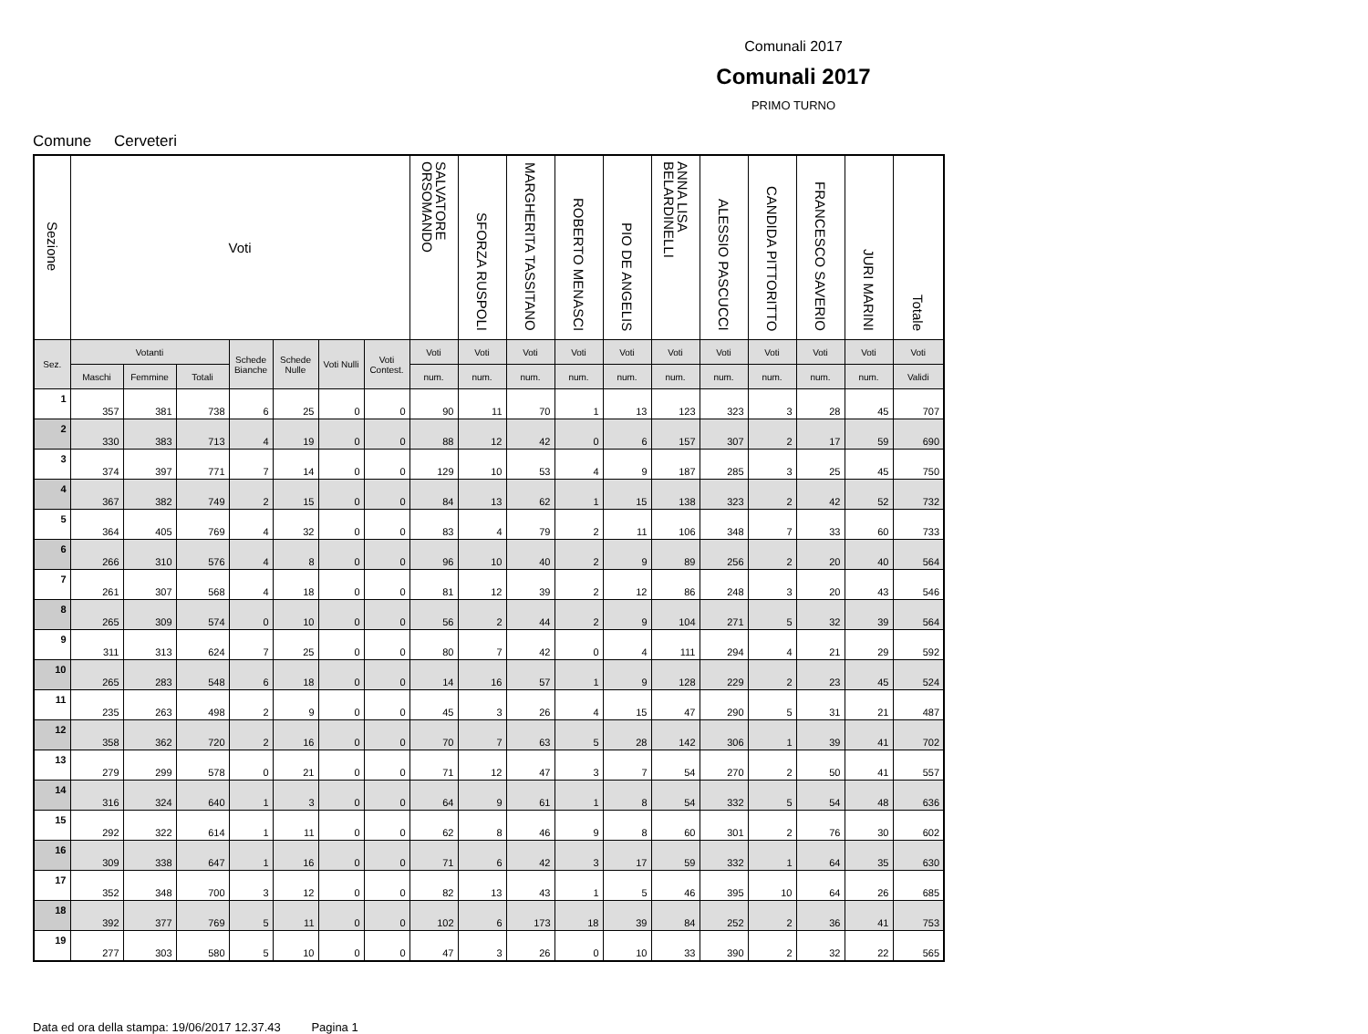Comunali 2017
Comunali 2017
PRIMO TURNO
Comune Cerveteri
| Sezione | Voti | | | | | | | SALVATORE ORSOMANDO | SFORZA RUSPOLI | MARGHERITA TASSITANO | ROBERTO MENASCI | PIO DE ANGELIS | ANNA LISA BELARDINELLI | ALESSIO PASCUCCI | CANDIDA PITTORITTO | FRANCESCO SAVERIO | JURI MARINI | Totale |
| --- | --- | --- | --- | --- | --- | --- | --- | --- | --- | --- | --- | --- | --- | --- | --- | --- | --- | --- |
| Sez. | Votanti | | | Schede Bianche | Schede Nulle | Voti Nulli | Voti Contest. | Voti | Voti | Voti | Voti | Voti | Voti | Voti | Voti | Voti | Voti | Voti |
| | Maschi | Femmine | Totali | | | | | num. | num. | num. | num. | num. | num. | num. | num. | num. | num. | Validi |
| 1 | 357 | 381 | 738 | 6 | 25 | 0 | 0 | 90 | 11 | 70 | 1 | 13 | 123 | 323 | 3 | 28 | 45 | 707 |
| 2 | 330 | 383 | 713 | 4 | 19 | 0 | 0 | 88 | 12 | 42 | 0 | 6 | 157 | 307 | 2 | 17 | 59 | 690 |
| 3 | 374 | 397 | 771 | 7 | 14 | 0 | 0 | 129 | 10 | 53 | 4 | 9 | 187 | 285 | 3 | 25 | 45 | 750 |
| 4 | 367 | 382 | 749 | 2 | 15 | 0 | 0 | 84 | 13 | 62 | 1 | 15 | 138 | 323 | 2 | 42 | 52 | 732 |
| 5 | 364 | 405 | 769 | 4 | 32 | 0 | 0 | 83 | 4 | 79 | 2 | 11 | 106 | 348 | 7 | 33 | 60 | 733 |
| 6 | 266 | 310 | 576 | 4 | 8 | 0 | 0 | 96 | 10 | 40 | 2 | 9 | 89 | 256 | 2 | 20 | 40 | 564 |
| 7 | 261 | 307 | 568 | 4 | 18 | 0 | 0 | 81 | 12 | 39 | 2 | 12 | 86 | 248 | 3 | 20 | 43 | 546 |
| 8 | 265 | 309 | 574 | 0 | 10 | 0 | 0 | 56 | 2 | 44 | 2 | 9 | 104 | 271 | 5 | 32 | 39 | 564 |
| 9 | 311 | 313 | 624 | 7 | 25 | 0 | 0 | 80 | 7 | 42 | 0 | 4 | 111 | 294 | 4 | 21 | 29 | 592 |
| 10 | 265 | 283 | 548 | 6 | 18 | 0 | 0 | 14 | 16 | 57 | 1 | 9 | 128 | 229 | 2 | 23 | 45 | 524 |
| 11 | 235 | 263 | 498 | 2 | 9 | 0 | 0 | 45 | 3 | 26 | 4 | 15 | 47 | 290 | 5 | 31 | 21 | 487 |
| 12 | 358 | 362 | 720 | 2 | 16 | 0 | 0 | 70 | 7 | 63 | 5 | 28 | 142 | 306 | 1 | 39 | 41 | 702 |
| 13 | 279 | 299 | 578 | 0 | 21 | 0 | 0 | 71 | 12 | 47 | 3 | 7 | 54 | 270 | 2 | 50 | 41 | 557 |
| 14 | 316 | 324 | 640 | 1 | 3 | 0 | 0 | 64 | 9 | 61 | 1 | 8 | 54 | 332 | 5 | 54 | 48 | 636 |
| 15 | 292 | 322 | 614 | 1 | 11 | 0 | 0 | 62 | 8 | 46 | 9 | 8 | 60 | 301 | 2 | 76 | 30 | 602 |
| 16 | 309 | 338 | 647 | 1 | 16 | 0 | 0 | 71 | 6 | 42 | 3 | 17 | 59 | 332 | 1 | 64 | 35 | 630 |
| 17 | 352 | 348 | 700 | 3 | 12 | 0 | 0 | 82 | 13 | 43 | 1 | 5 | 46 | 395 | 10 | 64 | 26 | 685 |
| 18 | 392 | 377 | 769 | 5 | 11 | 0 | 0 | 102 | 6 | 173 | 18 | 39 | 84 | 252 | 2 | 36 | 41 | 753 |
| 19 | 277 | 303 | 580 | 5 | 10 | 0 | 0 | 47 | 3 | 26 | 0 | 10 | 33 | 390 | 2 | 32 | 22 | 565 |
Data ed ora della stampa: 19/06/2017 12.37.43 Pagina 1